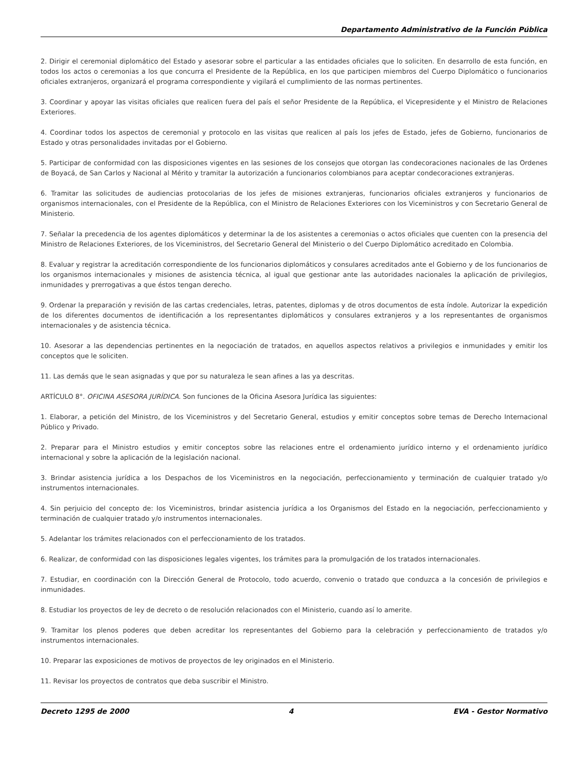Departamento Administrativo de la Función Pública
2. Dirigir el ceremonial diplomático del Estado y asesorar sobre el particular a las entidades oficiales que lo soliciten. En desarrollo de esta función, en todos los actos o ceremonias a los que concurra el Presidente de la República, en los que participen miembros del Cuerpo Diplomático o funcionarios oficiales extranjeros, organizará el programa correspondiente y vigilará el cumplimiento de las normas pertinentes.
3. Coordinar y apoyar las visitas oficiales que realicen fuera del país el señor Presidente de la República, el Vicepresidente y el Ministro de Relaciones Exteriores.
4. Coordinar todos los aspectos de ceremonial y protocolo en las visitas que realicen al país los jefes de Estado, jefes de Gobierno, funcionarios de Estado y otras personalidades invitadas por el Gobierno.
5. Participar de conformidad con las disposiciones vigentes en las sesiones de los consejos que otorgan las condecoraciones nacionales de las Ordenes de Boyacá, de San Carlos y Nacional al Mérito y tramitar la autorización a funcionarios colombianos para aceptar condecoraciones extranjeras.
6. Tramitar las solicitudes de audiencias protocolarias de los jefes de misiones extranjeras, funcionarios oficiales extranjeros y funcionarios de organismos internacionales, con el Presidente de la República, con el Ministro de Relaciones Exteriores con los Viceministros y con Secretario General de Ministerio.
7. Señalar la precedencia de los agentes diplomáticos y determinar la de los asistentes a ceremonias o actos oficiales que cuenten con la presencia del Ministro de Relaciones Exteriores, de los Viceministros, del Secretario General del Ministerio o del Cuerpo Diplomático acreditado en Colombia.
8. Evaluar y registrar la acreditación correspondiente de los funcionarios diplomáticos y consulares acreditados ante el Gobierno y de los funcionarios de los organismos internacionales y misiones de asistencia técnica, al igual que gestionar ante las autoridades nacionales la aplicación de privilegios, inmunidades y prerrogativas a que éstos tengan derecho.
9. Ordenar la preparación y revisión de las cartas credenciales, letras, patentes, diplomas y de otros documentos de esta índole. Autorizar la expedición de los diferentes documentos de identificación a los representantes diplomáticos y consulares extranjeros y a los representantes de organismos internacionales y de asistencia técnica.
10. Asesorar a las dependencias pertinentes en la negociación de tratados, en aquellos aspectos relativos a privilegios e inmunidades y emitir los conceptos que le soliciten.
11. Las demás que le sean asignadas y que por su naturaleza le sean afines a las ya descritas.
ARTÍCULO 8°. OFICINA ASESORA JURÍDICA. Son funciones de la Oficina Asesora Jurídica las siguientes:
1. Elaborar, a petición del Ministro, de los Viceministros y del Secretario General, estudios y emitir conceptos sobre temas de Derecho Internacional Público y Privado.
2. Preparar para el Ministro estudios y emitir conceptos sobre las relaciones entre el ordenamiento jurídico interno y el ordenamiento jurídico internacional y sobre la aplicación de la legislación nacional.
3. Brindar asistencia jurídica a los Despachos de los Viceministros en la negociación, perfeccionamiento y terminación de cualquier tratado y/o instrumentos internacionales.
4. Sin perjuicio del concepto de: los Viceministros, brindar asistencia jurídica a los Organismos del Estado en la negociación, perfeccionamiento y terminación de cualquier tratado y/o instrumentos internacionales.
5. Adelantar los trámites relacionados con el perfeccionamiento de los tratados.
6. Realizar, de conformidad con las disposiciones legales vigentes, los trámites para la promulgación de los tratados internacionales.
7. Estudiar, en coordinación con la Dirección General de Protocolo, todo acuerdo, convenio o tratado que conduzca a la concesión de privilegios e inmunidades.
8. Estudiar los proyectos de ley de decreto o de resolución relacionados con el Ministerio, cuando así lo amerite.
9. Tramitar los plenos poderes que deben acreditar los representantes del Gobierno para la celebración y perfeccionamiento de tratados y/o instrumentos internacionales.
10. Preparar las exposiciones de motivos de proyectos de ley originados en el Ministerio.
11. Revisar los proyectos de contratos que deba suscribir el Ministro.
Decreto 1295 de 2000 4 EVA - Gestor Normativo